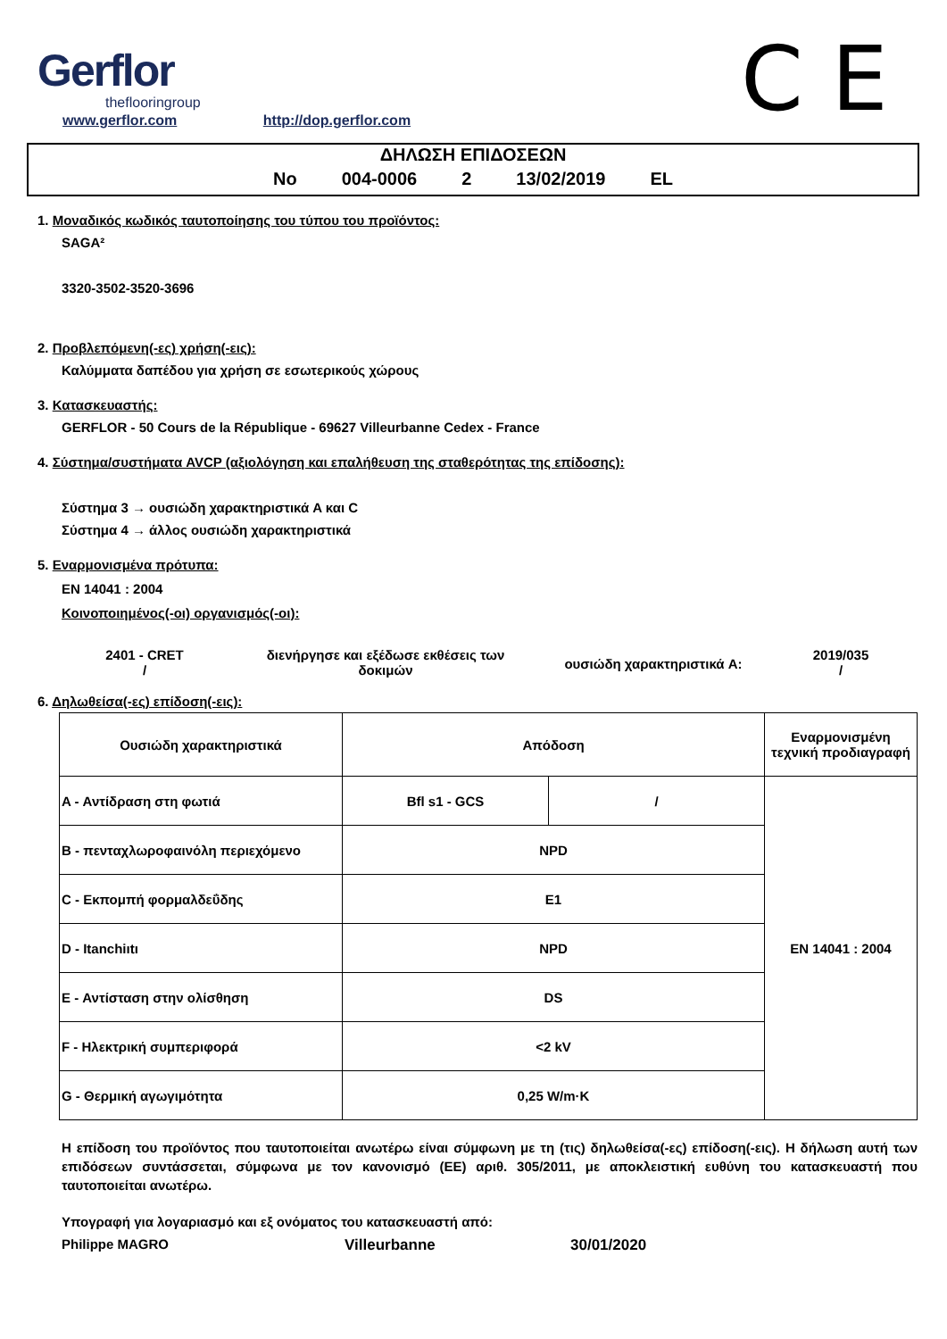Gerflor
theflooringroup C E
www.gerflor.com http://dop.gerflor.com
ΔΗΛΩΣΗ ΕΠΙΔΟΣΕΩΝ
No 004-0006 2 13/02/2019 EL
1. Μοναδικός κωδικός ταυτοποίησης του τύπου του προϊόντος:
SAGA²
3320-3502-3520-3696
2. Προβλεπόμενη(-ες) χρήση(-εις):
Καλύμματα δαπέδου για χρήση σε εσωτερικούς χώρους
3. Κατασκευαστής:
GERFLOR - 50 Cours de la République - 69627 Villeurbanne Cedex - France
4. Σύστημα/συστήματα AVCP (αξιολόγηση και επαλήθευση της σταθερότητας της επίδοσης):
Σύστημα 3 → ουσιώδη χαρακτηριστικά A και C
Σύστημα 4 → άλλος ουσιώδη χαρακτηριστικά
5. Εναρμονισμένα πρότυπα:
EN 14041 : 2004
Κοινοποιημένος(-οι) οργανισμός(-οι):
2401 - CRET
/
διενήργησε και εξέδωσε εκθέσεις των δοκιμών
ουσιώδη χαρακτηριστικά A:
2019/035
/
6. Δηλωθείσα(-ες) επίδοση(-εις):
| Ουσιώδη χαρακτηριστικά | Απόδοση | | Εναρμονισμένη τεχνική προδιαγραφή |
| A - Αντίδραση στη φωτιά | Bfl s1 - GCS | / | EN 14041 : 2004 |
| B - πενταχλωροφαινόλη περιεχόμενο | NPD | | |
| C - Εκπομπή φορμαλδεΰδης | E1 | | |
| D - Itanchiıtı | NPD | | |
| E - Αντίσταση στην ολίσθηση | DS | | |
| F - Ηλεκτρική συμπεριφορά | <2 kV | | |
| G - Θερμική αγωγιμότητα | 0,25 W/m·K | | |
Η επίδοση του προϊόντος που ταυτοποιείται ανωτέρω είναι σύμφωνη με τη (τις) δηλωθείσα(-ες) επίδοση(-εις). Η δήλωση αυτή των επιδόσεων συντάσσεται, σύμφωνα με τον κανονισμό (ΕΕ) αριθ. 305/2011, με αποκλειστική ευθύνη του κατασκευαστή που ταυτοποιείται ανωτέρω.
Υπογραφή για λογαριασμό και εξ ονόματος του κατασκευαστή από:
Philippe MAGRO Villeurbanne 30/01/2020